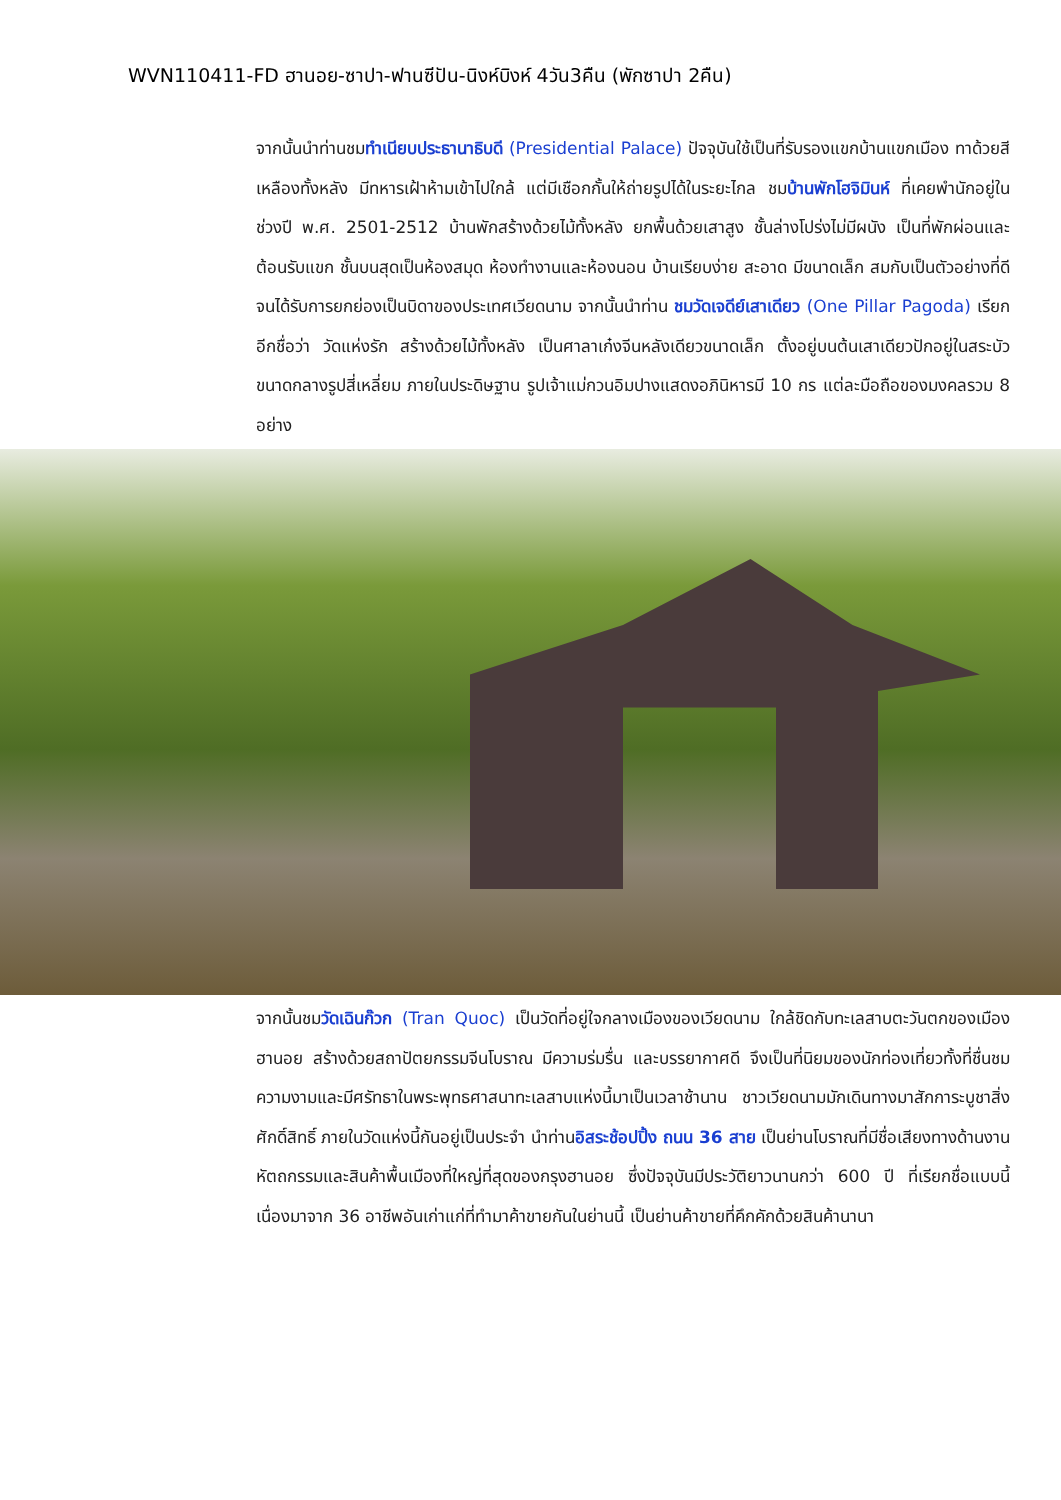WVN110411-FD ฮานอย-ซาปา-ฟานซีปัน-นิงห์บิงห์ 4วัน3คืน (พักซาปา 2คืน)
จากนั้นนำท่านชมทำเนียบประธานาธิบดี (Presidential Palace) ปัจจุบันใช้เป็นที่รับรองแขกบ้านแขกเมือง ทาด้วยสีเหลืองทั้งหลัง มีทหารเฝ้าห้ามเข้าไปใกล้ แต่มีเชือกกั้นให้ถ่ายรูปได้ในระยะไกล ชมบ้านพักโฮจิมินห์ ที่เคยพำนักอยู่ในช่วงปี พ.ศ. 2501-2512 บ้านพักสร้างด้วยไม้ทั้งหลัง ยกพื้นด้วยเสาสูง ชั้นล่างโปร่งไม่มีผนัง เป็นที่พักผ่อนและต้อนรับแขก ชั้นบนสุดเป็นห้องสมุด ห้องทำงานและห้องนอน บ้านเรียบง่าย สะอาด มีขนาดเล็ก สมกับเป็นตัวอย่างที่ดี จนได้รับการยกย่องเป็นบิดาของประเทศเวียดนาม จากนั้นนำท่าน ชมวัดเจดีย์เสาเดียว (One Pillar Pagoda) เรียกอีกชื่อว่า วัดแห่งรัก สร้างด้วยไม้ทั้งหลัง เป็นศาลาเก๋งจีนหลังเดียวขนาดเล็ก ตั้งอยู่บนต้นเสาเดียวปักอยู่ในสระบัวขนาดกลางรูปสี่เหลี่ยม ภายในประดิษฐาน รูปเจ้าแม่กวนอิมปางแสดงอภินิหารมี 10 กร แต่ละมือถือของมงคลรวม 8 อย่าง
จากนั้นชมวัดเฉินก๊วก (Tran Quoc) เป็นวัดที่อยู่ใจกลางเมืองของเวียดนาม ใกล้ชิดกับทะเลสาบตะวันตกของเมืองฮานอย สร้างด้วยสถาปัตยกรรมจีนโบราณ มีความร่มรื่น และบรรยากาศดี จึงเป็นที่นิยมของนักท่องเที่ยวทั้งที่ชื่นชมความงามและมีศรัทธาในพระพุทธศาสนาทะเลสาบแห่งนี้มาเป็นเวลาช้านาน ชาวเวียดนามมักเดินทางมาสักการะบูชาสิ่งศักดิ์สิทธิ์ ภายในวัดแห่งนี้กันอยู่เป็นประจำ นำท่านอิสระช้อปปิ้ง ถนน 36 สาย เป็นย่านโบราณที่มีชื่อเสียงทางด้านงานหัตถกรรมและสินค้าพื้นเมืองที่ใหญ่ที่สุดของกรุงฮานอย ซึ่งปัจจุบันมีประวัติยาวนานกว่า 600 ปี ที่เรียกชื่อแบบนี้เนื่องมาจาก 36 อาชีพอันเก่าแก่ที่ทำมาค้าขายกันในย่านนี้ เป็นย่านค้าขายที่คึกคักด้วยสินค้านานา